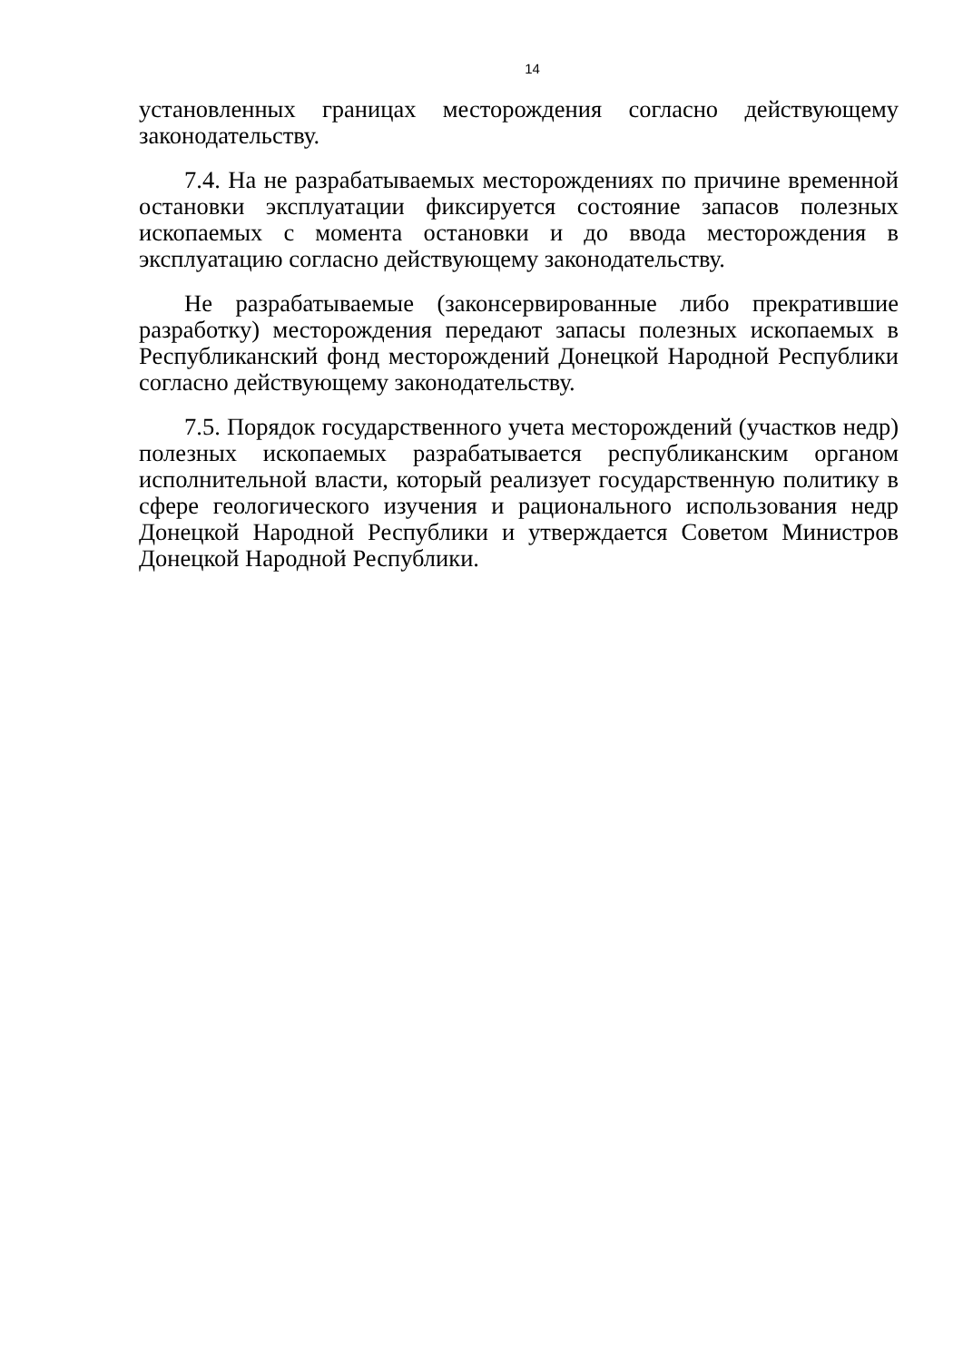14
установленных границах месторождения согласно действующему законодательству.
7.4. На не разрабатываемых месторождениях по причине временной остановки эксплуатации фиксируется состояние запасов полезных ископаемых с момента остановки и до ввода месторождения в эксплуатацию согласно действующему законодательству.
Не разрабатываемые (законсервированные либо прекратившие разработку) месторождения передают запасы полезных ископаемых в Республиканский фонд месторождений Донецкой Народной Республики согласно действующему законодательству.
7.5. Порядок государственного учета месторождений (участков недр) полезных ископаемых разрабатывается республиканским органом исполнительной власти, который реализует государственную политику в сфере геологического изучения и рационального использования недр Донецкой Народной Республики и утверждается Советом Министров Донецкой Народной Республики.